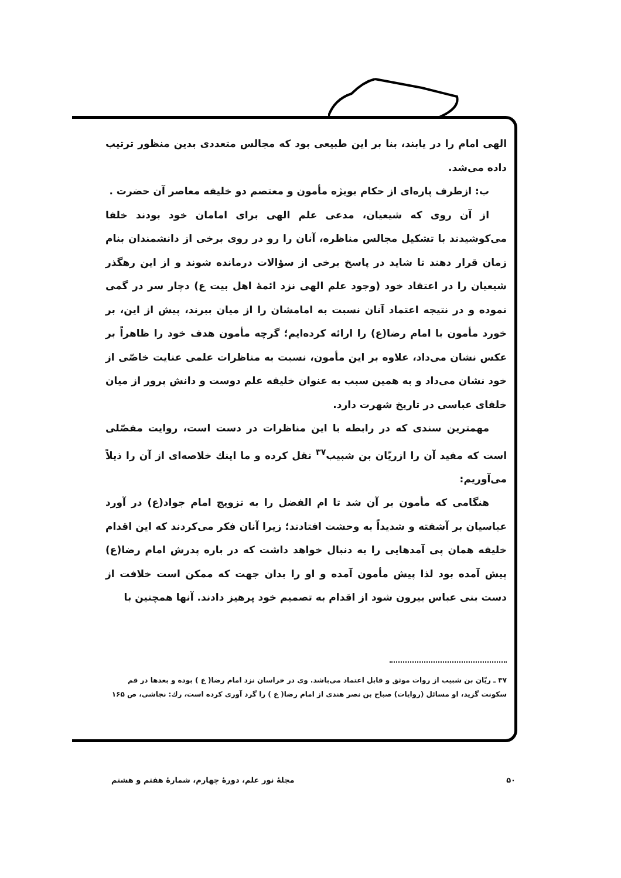الهی امام را در یابند، بنا بر این طبیعی بود که مجالس متعددی بدین منظور ترتیب داده می‌شد.
ب: ازطرف پاره‌ای از حکام بویژه مأمون و معتصم دو خلیفه معاصر آن حضرت .
از آن روی که شیعیان، مدعی علم الهی برای امامان خود بودند خلفا می‌کوشیدند با تشکیل مجالس مناظره، آنان را رو در روی برخی از دانشمندان بنام زمان قرار دهند تا شاید در پاسخ برخی از سؤالات درمانده شوند و از این رهگذر شیعیان را در اعتقاد خود (وجود علم الهی نزد ائمهٔ اهل بیت ع) دچار سر در گمی نموده و در نتیجه اعتماد آنان نسبت به امامشان را از میان ببرند، پیش از این، بر خورد مأمون با امام رضا(ع) را ارائه کرده‌ایم؛ گرچه مأمون هدف خود را ظاهراً بر عکس نشان می‌داد، علاوه بر این مأمون، نسبت به مناظرات علمی عنایت خاصّی از خود نشان می‌داد و به همین سبب به عنوان خلیفه علم دوست و دانش پرور از میان خلفای عباسی در تاریخ شهرت دارد.
مهمترین سندی که در رابطه با این مناظرات در دست است، روایت مفصّلی است که مفید آن را ازریّان بن شبیب<sup>۳۷</sup> نقل کرده و ما اینك خلاصه‌ای از آن را ذیلاً می‌آوریم:
هنگامی که مأمون بر آن شد تا ام الفضل را به تزویج امام جواد(ع) در آورد عباسیان بر آشفته و شدیداً به وحشت افتادند؛ زیرا آنان فکر می‌کردند که این اقدام خلیفه همان پی آمدهایی را به دنبال خواهد داشت که در باره پدرش امام رضا(ع) پیش آمده بود لذا پیش مأمون آمده و او را بدان جهت که ممکن است خلافت از دست بنی عباس بیرون شود از اقدام به تصمیم خود پرهیز دادند. آنها همچنین با
۳۷ ـ ریّان بن شبیب از روات موثق و قابل اعتماد می‌باشد. وی در خراسان نزد امام رضا( ع ) بوده و بعدها در قم سکونت گزید، او مسائل (روایات) صباح بن نصر هندی از امام رضا( ع ) را گرد آوری کرده است، رك: نجاشی، ص ۱۶۵
۵۰ مجلهٔ نور علم، دورهٔ چهارم، شمارهٔ هفتم و هشتم